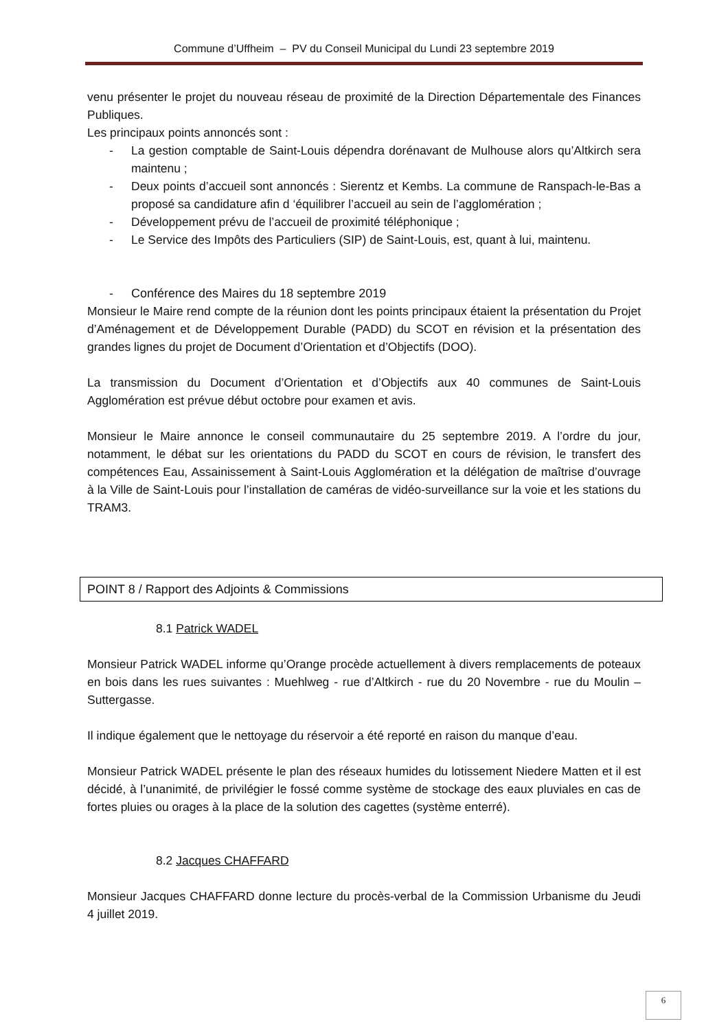Commune d’Uffheim – PV du Conseil Municipal du Lundi 23 septembre 2019
venu présenter le projet du nouveau réseau de proximité de la Direction Départementale des Finances Publiques.
Les principaux points annoncés sont :
- La gestion comptable de Saint-Louis dépendra dorénavant de Mulhouse alors qu’Altkirch sera maintenu ;
- Deux points d’accueil sont annoncés : Sierentz et Kembs. La commune de Ranspach-le-Bas a proposé sa candidature afin d ‘équilibrer l’accueil au sein de l’agglomération ;
- Développement prévu de l’accueil de proximité téléphonique ;
- Le Service des Impôts des Particuliers (SIP) de Saint-Louis, est, quant à lui, maintenu.
- Conférence des Maires du 18 septembre 2019
Monsieur le Maire rend compte de la réunion dont les points principaux étaient la présentation du Projet d’Aménagement et de Développement Durable (PADD) du SCOT en révision et la présentation des grandes lignes du projet de Document d’Orientation et d’Objectifs (DOO).
La transmission du Document d’Orientation et d’Objectifs aux 40 communes de Saint-Louis Agglomération est prévue début octobre pour examen et avis.
Monsieur le Maire annonce le conseil communautaire du 25 septembre 2019. A l’ordre du jour, notamment, le débat sur les orientations du PADD du SCOT en cours de révision, le transfert des compétences Eau, Assainissement à Saint-Louis Agglomération et la délégation de maîtrise d’ouvrage à la Ville de Saint-Louis pour l’installation de caméras de vidéo-surveillance sur la voie et les stations du TRAM3.
POINT 8 / Rapport des Adjoints & Commissions
8.1 Patrick WADEL
Monsieur Patrick WADEL informe qu’Orange procède actuellement à divers remplacements de poteaux en bois dans les rues suivantes : Muehlweg - rue d’Altkirch - rue du 20 Novembre - rue du Moulin – Suttergasse.
Il indique également que le nettoyage du réservoir a été reporté en raison du manque d’eau.
Monsieur Patrick WADEL présente le plan des réseaux humides du lotissement Niedere Matten et il est décidé, à l’unanimité, de privilégier le fossé comme système de stockage des eaux pluviales en cas de fortes pluies ou orages à la place de la solution des cagettes (système enterré).
8.2 Jacques CHAFFARD
Monsieur Jacques CHAFFARD donne lecture du procès-verbal de la Commission Urbanisme du Jeudi 4 juillet 2019.
6